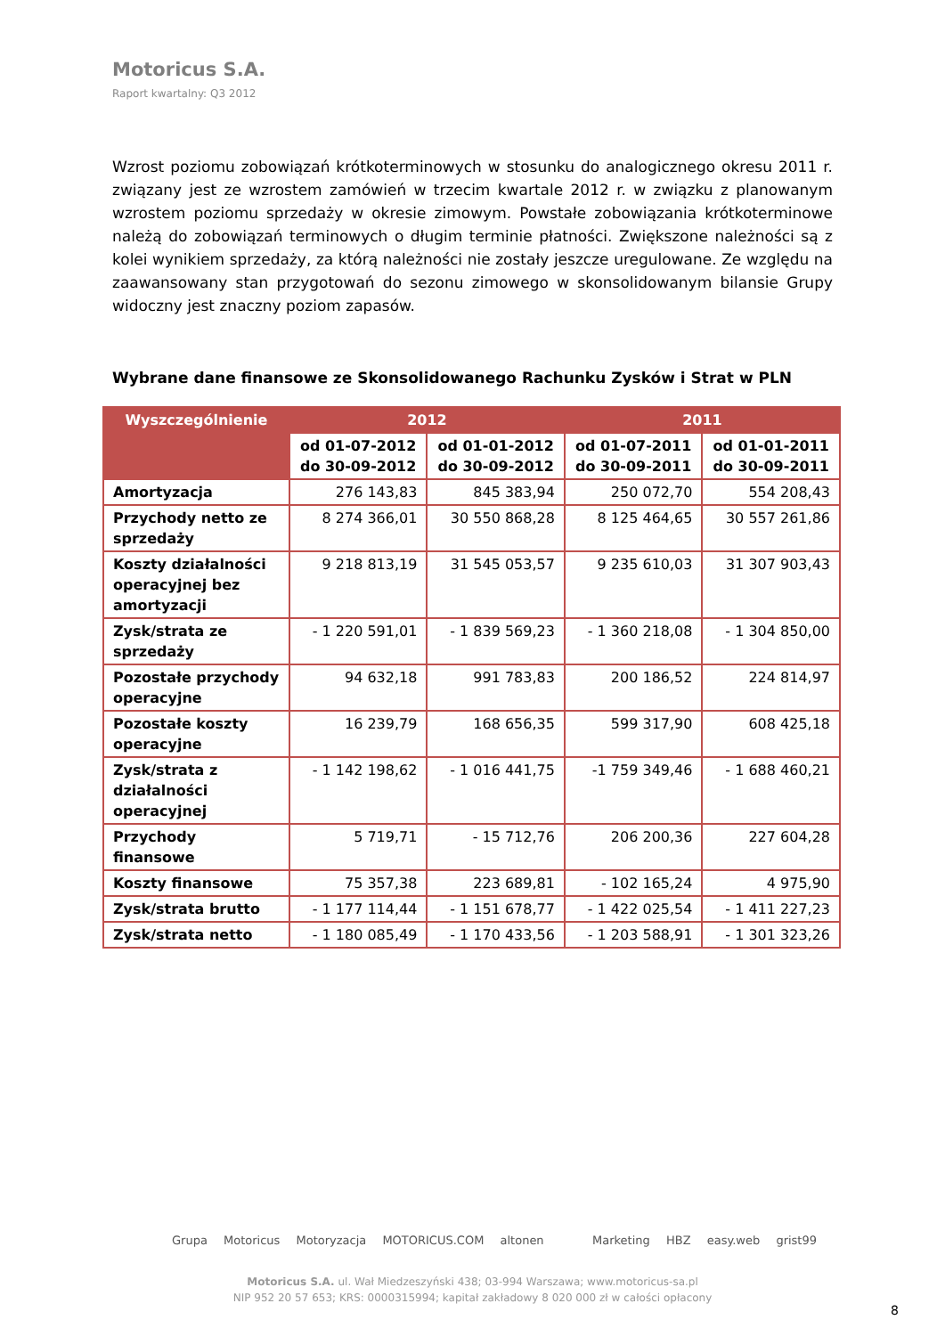Motoricus S.A.
Raport kwartalny: Q3 2012
Wzrost poziomu zobowiązań krótkoterminowych w stosunku do analogicznego okresu 2011 r. związany jest ze wzrostem zamówień w trzecim kwartale 2012 r. w związku z planowanym wzrostem poziomu sprzedaży w okresie zimowym. Powstałe zobowiązania krótkoterminowe należą do zobowiązań terminowych o długim terminie płatności. Zwiększone należności są z kolei wynikiem sprzedaży, za którą należności nie zostały jeszcze uregulowane. Ze względu na zaawansowany stan przygotowań do sezonu zimowego w skonsolidowanym bilansie Grupy widoczny jest znaczny poziom zapasów.
Wybrane dane finansowe ze Skonsolidowanego Rachunku Zysków i Strat w PLN
| Wyszczególnienie | 2012 | | 2011 | |
| --- | --- | --- | --- | --- |
| | od 01-07-2012 do 30-09-2012 | od 01-01-2012 do 30-09-2012 | od 01-07-2011 do 30-09-2011 | od 01-01-2011 do 30-09-2011 |
| Amortyzacja | 276 143,83 | 845 383,94 | 250 072,70 | 554 208,43 |
| Przychody netto ze sprzedaży | 8 274 366,01 | 30 550 868,28 | 8 125 464,65 | 30 557 261,86 |
| Koszty działalności operacyjnej bez amortyzacji | 9 218 813,19 | 31 545 053,57 | 9 235 610,03 | 31 307 903,43 |
| Zysk/strata ze sprzedaży | - 1 220 591,01 | - 1 839 569,23 | - 1 360 218,08 | - 1 304 850,00 |
| Pozostałe przychody operacyjne | 94 632,18 | 991 783,83 | 200 186,52 | 224 814,97 |
| Pozostałe koszty operacyjne | 16 239,79 | 168 656,35 | 599 317,90 | 608 425,18 |
| Zysk/strata z działalności operacyjnej | - 1 142 198,62 | - 1 016 441,75 | -1 759 349,46 | - 1 688 460,21 |
| Przychody finansowe | 5 719,71 | - 15 712,76 | 206 200,36 | 227 604,28 |
| Koszty finansowe | 75 357,38 | 223 689,81 | - 102 165,24 | 4 975,90 |
| Zysk/strata brutto | - 1 177 114,44 | - 1 151 678,77 | - 1 422 025,54 | - 1 411 227,23 |
| Zysk/strata netto | - 1 180 085,49 | - 1 170 433,56 | - 1 203 588,91 | - 1 301 323,26 |
Grupa Motoricus Motoryzacja MOTORICUS.COM altonen Marketing HBZ easy.web grist99
Motoricus S.A. ul. Wał Miedzeszyński 438; 03-994 Warszawa; www.motoricus-sa.pl
NIP 952 20 57 653; KRS: 0000315994; kapitał zakładowy 8 020 000 zł w całości opłacony
8